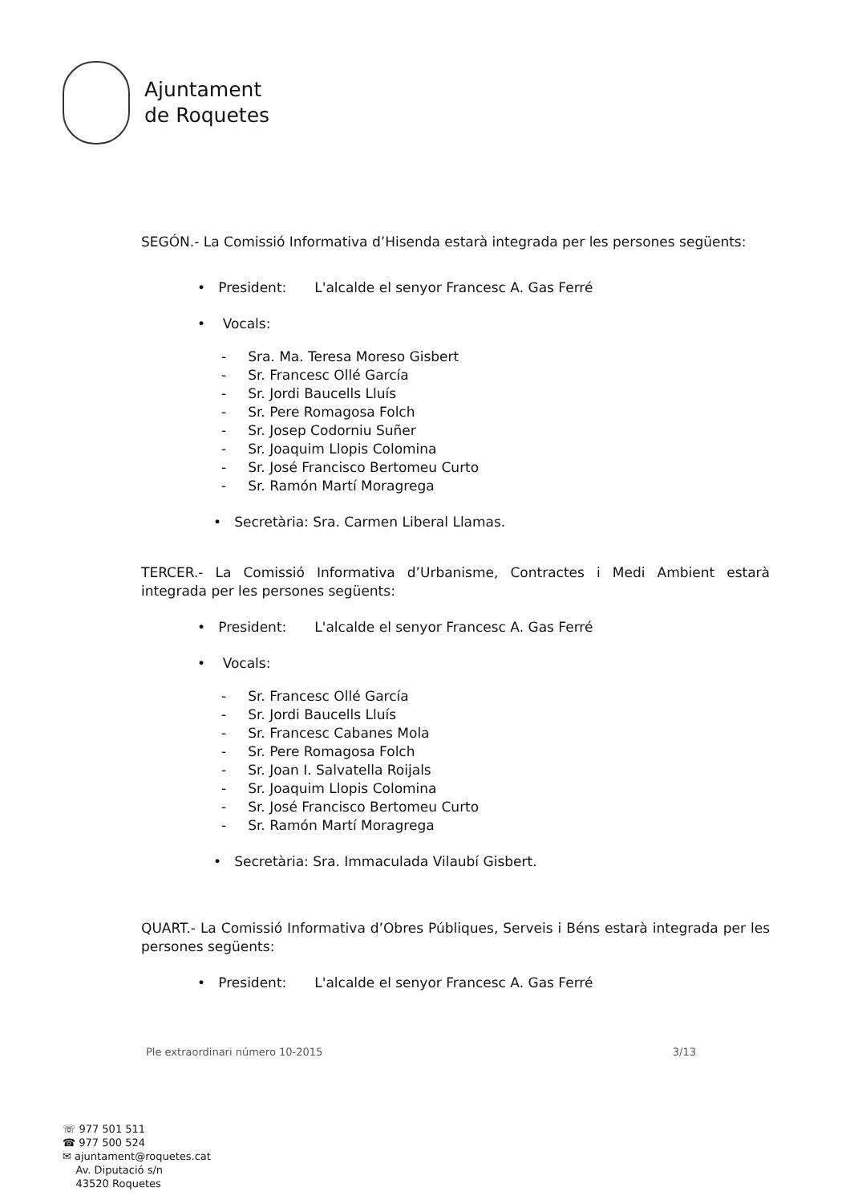Ajuntament
de Roquetes
SEGÓN.- La Comissió Informativa d’Hisenda estarà integrada per les persones següents:
• President: L'alcalde el senyor Francesc A. Gas Ferré
• Vocals:
- Sra. Ma. Teresa Moreso Gisbert
- Sr. Francesc Ollé García
- Sr. Jordi Baucells Lluís
- Sr. Pere Romagosa Folch
- Sr. Josep Codorniu Suñer
- Sr. Joaquim Llopis Colomina
- Sr. José Francisco Bertomeu Curto
- Sr. Ramón Martí Moragrega
• Secretària: Sra. Carmen Liberal Llamas.
TERCER.- La Comissió Informativa d’Urbanisme, Contractes i Medi Ambient estarà integrada per les persones següents:
• President: L'alcalde el senyor Francesc A. Gas Ferré
• Vocals:
- Sr. Francesc Ollé García
- Sr. Jordi Baucells Lluís
- Sr. Francesc Cabanes Mola
- Sr. Pere Romagosa Folch
- Sr. Joan I. Salvatella Roijals
- Sr. Joaquim Llopis Colomina
- Sr. José Francisco Bertomeu Curto
- Sr. Ramón Martí Moragrega
• Secretària: Sra. Immaculada Vilaubí Gisbert.
QUART.- La Comissió Informativa d’Obres Públiques, Serveis i Béns estarà integrada per les persones següents:
• President: L'alcalde el senyor Francesc A. Gas Ferré
Ple extraordinari número 10-2015 3/13
☏ 977 501 511
☎ 977 500 524
✉ ajuntament@roquetes.cat
Av. Diputació s/n
43520 Roquetes